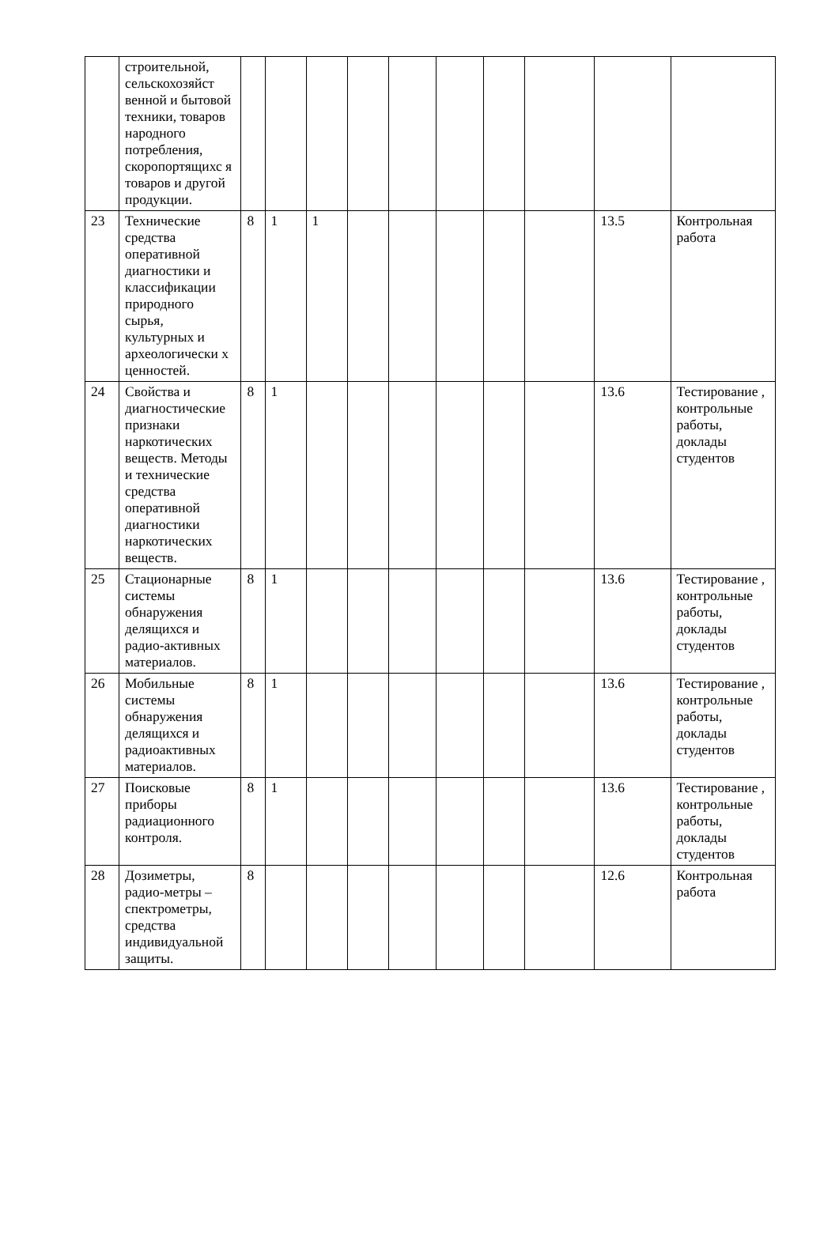| | строительной, сельскохозяйст венной и бытовой техники, товаров народного потребления, скоропортящихс я товаров и другой продукции. | | | | | | | | | | |
| 23 | Технические средства оперативной диагностики и классификации природного сырья, культурных и археологически х ценностей. | 8 | 1 | 1 | | | | | | 13.5 | Контрольная работа |
| 24 | Свойства и диагностические признаки наркотических веществ. Методы и технические средства оперативной диагностики наркотических веществ. | 8 | 1 | | | | | | | 13.6 | Тестирование , контрольные работы, доклады студентов |
| 25 | Стационарные системы обнаружения делящихся и радио-активных материалов. | 8 | 1 | | | | | | | 13.6 | Тестирование , контрольные работы, доклады студентов |
| 26 | Мобильные системы обнаружения делящихся и радиоактивных материалов. | 8 | 1 | | | | | | | 13.6 | Тестирование , контрольные работы, доклады студентов |
| 27 | Поисковые приборы радиационного контроля. | 8 | 1 | | | | | | | 13.6 | Тестирование , контрольные работы, доклады студентов |
| 28 | Дозиметры, радио-метры – спектрометры, средства индивидуальной защиты. | 8 | | | | | | | | 12.6 | Контрольная работа |